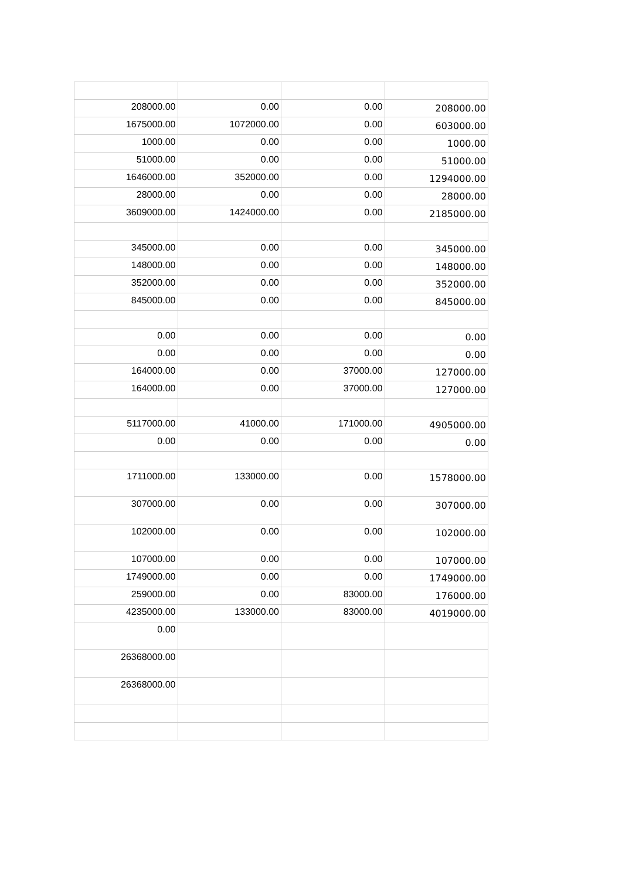| 208000.00 | 0.00 | 0.00 | 208000.00 |
| 1675000.00 | 1072000.00 | 0.00 | 603000.00 |
| 1000.00 | 0.00 | 0.00 | 1000.00 |
| 51000.00 | 0.00 | 0.00 | 51000.00 |
| 1646000.00 | 352000.00 | 0.00 | 1294000.00 |
| 28000.00 | 0.00 | 0.00 | 28000.00 |
| 3609000.00 | 1424000.00 | 0.00 | 2185000.00 |
| 345000.00 | 0.00 | 0.00 | 345000.00 |
| 148000.00 | 0.00 | 0.00 | 148000.00 |
| 352000.00 | 0.00 | 0.00 | 352000.00 |
| 845000.00 | 0.00 | 0.00 | 845000.00 |
| 0.00 | 0.00 | 0.00 | 0.00 |
| 0.00 | 0.00 | 0.00 | 0.00 |
| 164000.00 | 0.00 | 37000.00 | 127000.00 |
| 164000.00 | 0.00 | 37000.00 | 127000.00 |
| 5117000.00 | 41000.00 | 171000.00 | 4905000.00 |
| 0.00 | 0.00 | 0.00 | 0.00 |
| 1711000.00 | 133000.00 | 0.00 | 1578000.00 |
| 307000.00 | 0.00 | 0.00 | 307000.00 |
| 102000.00 | 0.00 | 0.00 | 102000.00 |
| 107000.00 | 0.00 | 0.00 | 107000.00 |
| 1749000.00 | 0.00 | 0.00 | 1749000.00 |
| 259000.00 | 0.00 | 83000.00 | 176000.00 |
| 4235000.00 | 133000.00 | 83000.00 | 4019000.00 |
| 0.00 | | | |
| 26368000.00 | | | |
| 26368000.00 | | | |